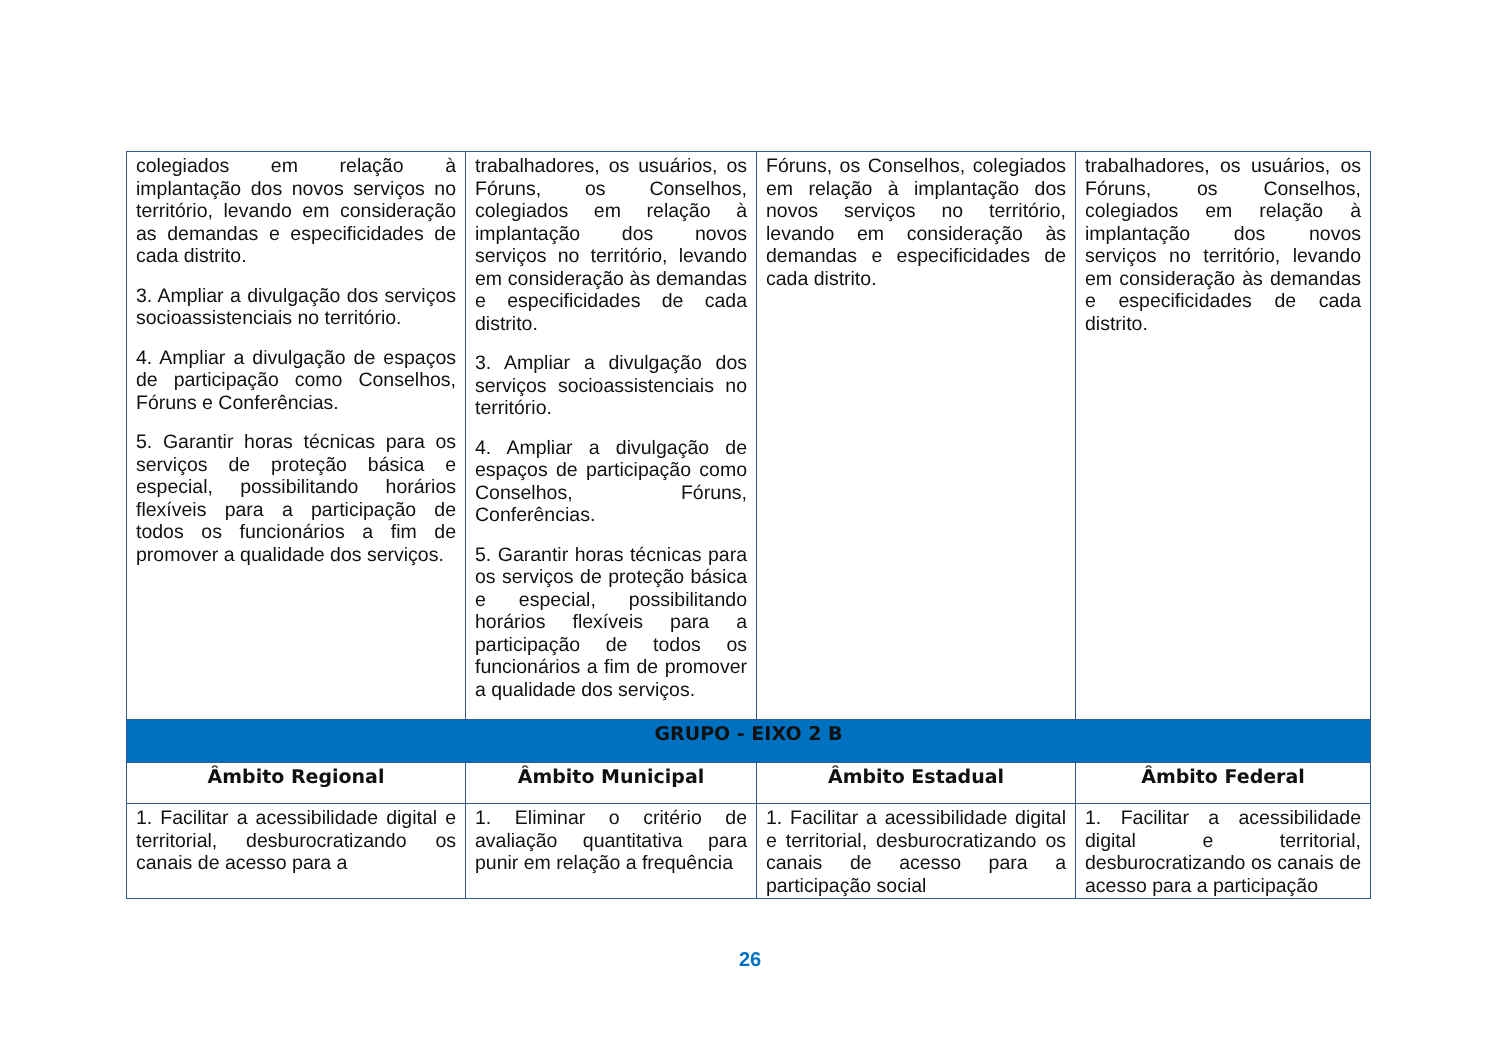| colegiados em relação à implantação dos novos serviços no território, levando em consideração as demandas e especificidades de cada distrito. 3. Ampliar a divulgação dos serviços socioassistenciais no território. 4. Ampliar a divulgação de espaços de participação como Conselhos, Fóruns e Conferências. 5. Garantir horas técnicas para os serviços de proteção básica e especial, possibilitando horários flexíveis para a participação de todos os funcionários a fim de promover a qualidade dos serviços. | trabalhadores, os usuários, os Fóruns, os Conselhos, colegiados em relação à implantação dos novos serviços no território, levando em consideração às demandas e especificidades de cada distrito. 3. Ampliar a divulgação dos serviços socioassistenciais no território. 4. Ampliar a divulgação de espaços de participação como Conselhos, Fóruns, Conferências. 5. Garantir horas técnicas para os serviços de proteção básica e especial, possibilitando horários flexíveis para a participação de todos os funcionários a fim de promover a qualidade dos serviços. | Fóruns, os Conselhos, colegiados em relação à implantação dos novos serviços no território, levando em consideração às demandas e especificidades de cada distrito. | trabalhadores, os usuários, os Fóruns, os Conselhos, colegiados em relação à implantação dos novos serviços no território, levando em consideração às demandas e especificidades de cada distrito. |
| GRUPO - EIXO 2 B | | | |
| Âmbito Regional | Âmbito Municipal | Âmbito Estadual | Âmbito Federal |
| 1. Facilitar a acessibilidade digital e territorial, desburocratizando os canais de acesso para a | 1. Eliminar o critério de avaliação quantitativa para punir em relação a frequência | 1. Facilitar a acessibilidade digital e territorial, desburocratizando os canais de acesso para a participação social | 1. Facilitar a acessibilidade digital e territorial, desburocratizando os canais de acesso para a participação |
26